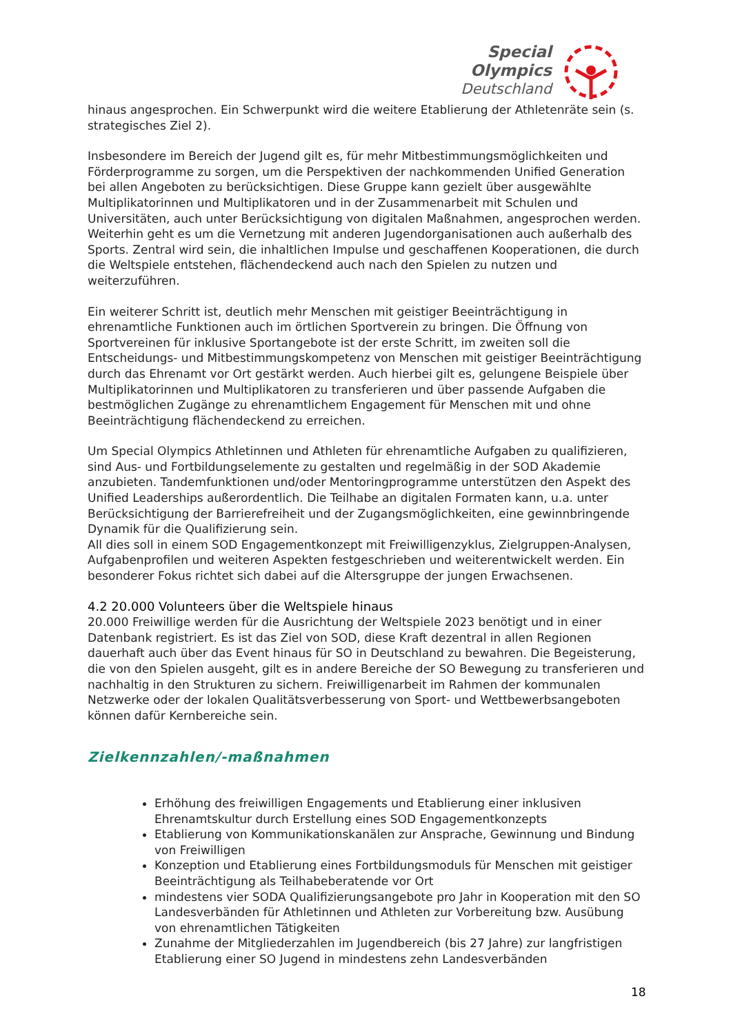Special
Olympics
Deutschland
hinaus angesprochen. Ein Schwerpunkt wird die weitere Etablierung der Athletenräte sein (s. strategisches Ziel 2).
Insbesondere im Bereich der Jugend gilt es, für mehr Mitbestimmungsmöglichkeiten und Förderprogramme zu sorgen, um die Perspektiven der nachkommenden Unified Generation bei allen Angeboten zu berücksichtigen. Diese Gruppe kann gezielt über ausgewählte Multiplikatorinnen und Multiplikatoren und in der Zusammenarbeit mit Schulen und Universitäten, auch unter Berücksichtigung von digitalen Maßnahmen, angesprochen werden. Weiterhin geht es um die Vernetzung mit anderen Jugendorganisationen auch außerhalb des Sports. Zentral wird sein, die inhaltlichen Impulse und geschaffenen Kooperationen, die durch die Weltspiele entstehen, flächendeckend auch nach den Spielen zu nutzen und weiterzuführen.
Ein weiterer Schritt ist, deutlich mehr Menschen mit geistiger Beeinträchtigung in ehrenamtliche Funktionen auch im örtlichen Sportverein zu bringen. Die Öffnung von Sportvereinen für inklusive Sportangebote ist der erste Schritt, im zweiten soll die Entscheidungs- und Mitbestimmungskompetenz von Menschen mit geistiger Beeinträchtigung durch das Ehrenamt vor Ort gestärkt werden. Auch hierbei gilt es, gelungene Beispiele über Multiplikatorinnen und Multiplikatoren zu transferieren und über passende Aufgaben die bestmöglichen Zugänge zu ehrenamtlichem Engagement für Menschen mit und ohne Beeinträchtigung flächendeckend zu erreichen.
Um Special Olympics Athletinnen und Athleten für ehrenamtliche Aufgaben zu qualifizieren, sind Aus- und Fortbildungselemente zu gestalten und regelmäßig in der SOD Akademie anzubieten. Tandemfunktionen und/oder Mentoringprogramme unterstützen den Aspekt des Unified Leaderships außerordentlich. Die Teilhabe an digitalen Formaten kann, u.a. unter Berücksichtigung der Barrierefreiheit und der Zugangsmöglichkeiten, eine gewinnbringende Dynamik für die Qualifizierung sein.
All dies soll in einem SOD Engagementkonzept mit Freiwilligenzyklus, Zielgruppen-Analysen, Aufgabenprofilen und weiteren Aspekten festgeschrieben und weiterentwickelt werden. Ein besonderer Fokus richtet sich dabei auf die Altersgruppe der jungen Erwachsenen.
4.2 20.000 Volunteers über die Weltspiele hinaus
20.000 Freiwillige werden für die Ausrichtung der Weltspiele 2023 benötigt und in einer Datenbank registriert. Es ist das Ziel von SOD, diese Kraft dezentral in allen Regionen dauerhaft auch über das Event hinaus für SO in Deutschland zu bewahren. Die Begeisterung, die von den Spielen ausgeht, gilt es in andere Bereiche der SO Bewegung zu transferieren und nachhaltig in den Strukturen zu sichern. Freiwilligenarbeit im Rahmen der kommunalen Netzwerke oder der lokalen Qualitätsverbesserung von Sport- und Wettbewerbsangeboten können dafür Kernbereiche sein.
Zielkennzahlen/-maßnahmen
Erhöhung des freiwilligen Engagements und Etablierung einer inklusiven Ehrenamtskultur durch Erstellung eines SOD Engagementkonzepts
Etablierung von Kommunikationskanälen zur Ansprache, Gewinnung und Bindung von Freiwilligen
Konzeption und Etablierung eines Fortbildungsmoduls für Menschen mit geistiger Beeinträchtigung als Teilhabeberatende vor Ort
mindestens vier SODA Qualifizierungsangebote pro Jahr in Kooperation mit den SO Landesverbänden für Athletinnen und Athleten zur Vorbereitung bzw. Ausübung von ehrenamtlichen Tätigkeiten
Zunahme der Mitgliederzahlen im Jugendbereich (bis 27 Jahre) zur langfristigen Etablierung einer SO Jugend in mindestens zehn Landesverbänden
18